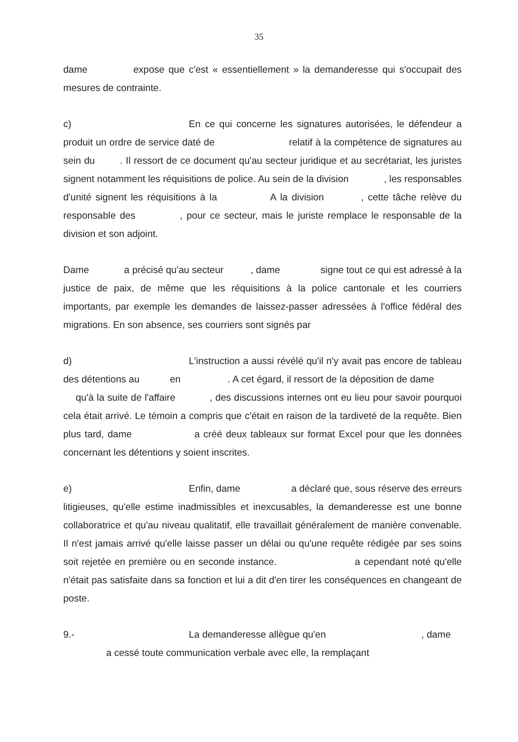35
dame expose que c'est « essentiellement » la demanderesse qui s'occupait des mesures de contrainte.
c) En ce qui concerne les signatures autorisées, le défendeur a produit un ordre de service daté de relatif à la compétence de signatures au sein du . Il ressort de ce document qu'au secteur juridique et au secrétariat, les juristes signent notamment les réquisitions de police. Au sein de la division , les responsables d'unité signent les réquisitions à la A la division , cette tâche relève du responsable des , pour ce secteur, mais le juriste remplace le responsable de la division et son adjoint.
Dame a précisé qu'au secteur , dame signe tout ce qui est adressé à la justice de paix, de même que les réquisitions à la police cantonale et les courriers importants, par exemple les demandes de laissez-passer adressées à l'office fédéral des migrations. En son absence, ses courriers sont signés par
d) L'instruction a aussi révélé qu'il n'y avait pas encore de tableau des détentions au en . A cet égard, il ressort de la déposition de dame qu'à la suite de l'affaire , des discussions internes ont eu lieu pour savoir pourquoi cela était arrivé. Le témoin a compris que c'était en raison de la tardiveté de la requête. Bien plus tard, dame a créé deux tableaux sur format Excel pour que les données concernant les détentions y soient inscrites.
e) Enfin, dame a déclaré que, sous réserve des erreurs litigieuses, qu'elle estime inadmissibles et inexcusables, la demanderesse est une bonne collaboratrice et qu'au niveau qualitatif, elle travaillait généralement de manière convenable. Il n'est jamais arrivé qu'elle laisse passer un délai ou qu'une requête rédigée par ses soins soit rejetée en première ou en seconde instance. a cependant noté qu'elle n'était pas satisfaite dans sa fonction et lui a dit d'en tirer les conséquences en changeant de poste.
9.- La demanderesse allègue qu'en , dame a cessé toute communication verbale avec elle, la remplaçant